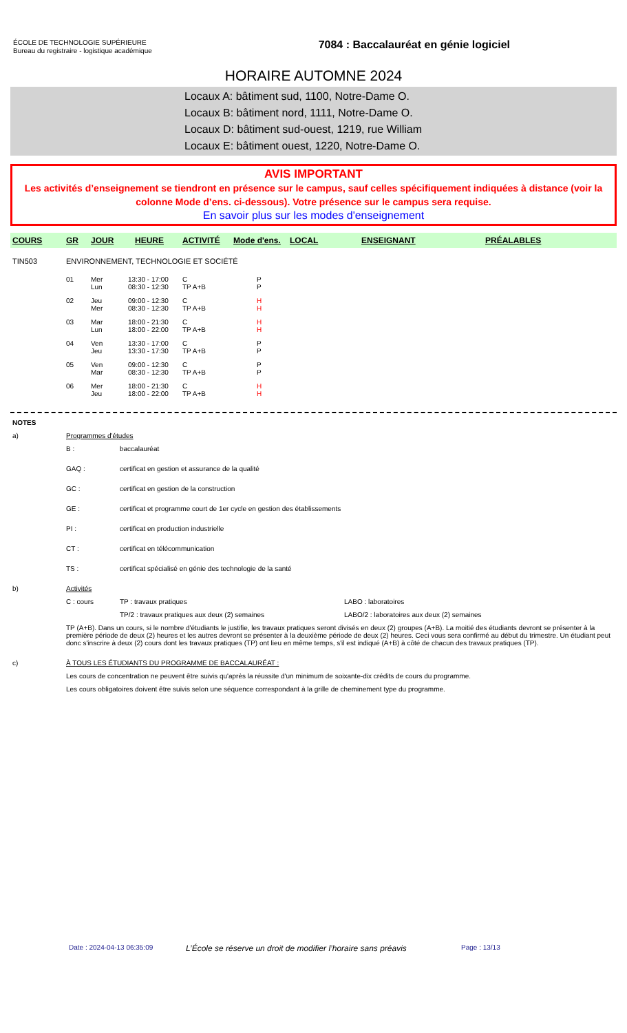ÉCOLE DE TECHNOLOGIE SUPÉRIEURE
Bureau du registraire - logistique académique
7084 : Baccalauréat en génie logiciel
HORAIRE AUTOMNE 2024
Locaux A: bâtiment sud, 1100, Notre-Dame O.
Locaux B: bâtiment nord, 1111, Notre-Dame O.
Locaux D: bâtiment sud-ouest, 1219, rue William
Locaux E: bâtiment ouest, 1220, Notre-Dame O.
AVIS IMPORTANT
Les activités d’enseignement se tiendront en présence sur le campus, sauf celles spécifiquement indiquées à distance (voir la colonne Mode d’ens. ci-dessous). Votre présence sur le campus sera requise.
En savoir plus sur les modes d'enseignement
| COURS | GR | JOUR | HEURE | ACTIVITÉ | Mode d'ens. | LOCAL | ENSEIGNANT | PRÉALABLES |
| --- | --- | --- | --- | --- | --- | --- | --- | --- |
| TIN503 | ENVIRONNEMENT, TECHNOLOGIE ET SOCIÉTÉ | | | | |
| | 01 | Mer Lun | 13:30 - 17:00 08:30 - 12:30 | C TP A+B | P P |
| | 02 | Jeu Mer | 09:00 - 12:30 08:30 - 12:30 | C TP A+B | H H |
| | 03 | Mar Lun | 18:00 - 21:30 18:00 - 22:00 | C TP A+B | H H |
| | 04 | Ven Jeu | 13:30 - 17:00 13:30 - 17:30 | C TP A+B | P P |
| | 05 | Ven Mar | 09:00 - 12:30 08:30 - 12:30 | C TP A+B | P P |
| | 06 | Mer Jeu | 18:00 - 21:30 18:00 - 22:00 | C TP A+B | H H |
| NOTES | | | |
| a) | Programmes d'études | | |
| | B : | baccalauréat | |
| | GAQ : | certificat en gestion et assurance de la qualité | |
| | GC : | certificat en gestion de la construction | |
| | GE : | certificat et programme court de 1er cycle en gestion des établissements | |
| | PI : | certificat en production industrielle | |
| | CT : | certificat en télécommunication | |
| | TS : | certificat spécialisé en génie des technologie de la santé | |
| b) | Activités | | |
| | C : cours | TP : travaux pratiques | LABO : laboratoires |
| | | TP/2 : travaux pratiques aux deux (2) semaines | LABO/2 : laboratoires aux deux (2) semaines |
| | TP (A+B). Dans un cours, si le nombre d'étudiants le justifie, les travaux pratiques seront divisés en deux (2) groupes (A+B). La moitié des étudiants devront se présenter à la première période de deux (2) heures et les autres devront se présenter à la deuxième période de deux (2) heures. Ceci vous sera confirmé au début du trimestre. Un étudiant peut donc s'inscrire à deux (2) cours dont les travaux pratiques (TP) ont lieu en même temps, s'il est indiqué (A+B) à côté de chacun des travaux pratiques (TP). | | |
| c) | À TOUS LES ÉTUDIANTS DU PROGRAMME DE BACCALAURÉAT : | | |
| | Les cours de concentration ne peuvent être suivis qu'après la réussite d'un minimum de soixante-dix crédits de cours du programme. | | |
| | Les cours obligatoires doivent être suivis selon une séquence correspondant à la grille de cheminement type du programme. | | |
Date : 2024-04-13 06:35:09 L’École se réserve un droit de modifier l’horaire sans préavis Page : 13/13